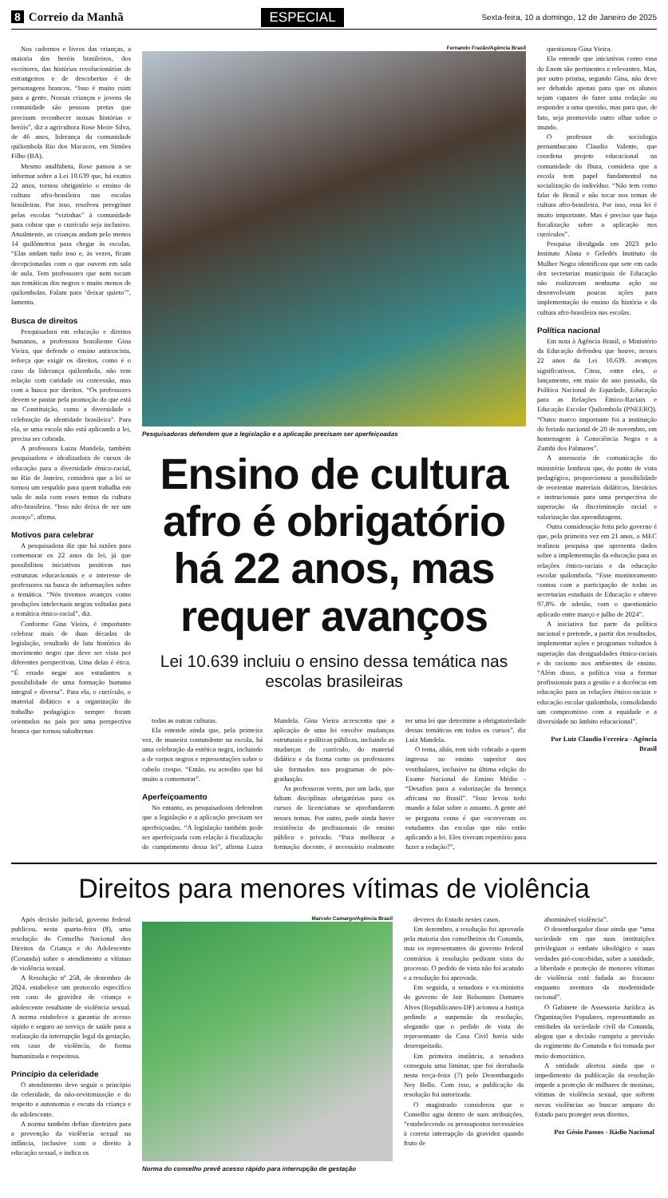8 Correio da Manhã ESPECIAL Sexta-feira, 10 a domingo, 12 de Janeiro de 2025
Nos cadernos e livros das crianças, a maioria dos heróis brasileiros, dos escritores, das histórias revolucionárias de estrangeiros e de descobertas é de personagens brancos. “Isso é muito ruim para a gente. Nossas crianças e jovens da comunidade são pessoas pretas que precisam reconhecer nossas histórias e heróis”, diz a agricultora Rose Meire Silva, de 46 anos, liderança da comunidade quilombola Rio dos Macacos, em Simões Filho (BA).
Mesmo analfabeta, Rose passou a se informar sobre a Lei 10.639 que, há exatos 22 anos, tornou obrigatório o ensino de cultura afro-brasileira nas escolas brasileiras. Por isso, resolveu peregrinar pelas escolas “vizinhas” à comunidade para cobrar que o currículo seja inclusivo. Atualmente, as crianças andam pelo menos 14 quilômetros para chegar às escolas. “Elas andam tudo isso e, às vezes, ficam decepcionadas com o que ouvem em sala de aula. Tem professores que nem tocam nas temáticas dos negros e muito menos de quilombolas. Falam para ‘deixar quieto’”, lamenta.
Busca de direitos
Pesquisadora em educação e direitos humanos, a professora brasiliense Gina Vieira, que defende o ensino antirracista, reforça que exigir os direitos, como é o caso da liderança quilombola, não tem relação com caridade ou concessão, mas com a busca por direitos. “Os professores devem se pautar pela promoção do que está na Constituição, como a diversidade e celebração da identidade brasileira”. Para ela, se uma escola não está aplicando a lei, precisa ser cobrada.
A professora Luiza Mandela, também pesquisadora e idealizadora de cursos de educação para a diversidade étnico-racial, no Rio de Janeiro, considera que a lei se tornou um respaldo para quem trabalha em sala de aula com esses temas da cultura afro-brasileira. “Isso não deixa de ser um avanço”, afirma.
Motivos para celebrar
A pesquisadora diz que há razões para comemorar os 22 anos da lei, já que possibilitou iniciativas positivas nas estruturas educacionais e o interesse de professores na busca de informações sobre a temática. “Nós tivemos avanços como produções intelectuais negras voltadas para a temática étnico-racial”, diz.
Conforme Gina Vieira, é importante celebrar mais de duas décadas de legislação, resultado de luta histórica do movimento negro que deve ser vista por diferentes perspectivas. Uma delas é ética. “É errado negar aos estudantes a possibilidade de uma formação humana integral e diversa”. Para ela, o currículo, o material didático e a organização do trabalho pedagógico sempre foram orientados no país por uma perspectiva branca que tornou subalternas
Fernando Frazão/Agência Brasil
Pesquisadoras defendem que a legislação e a aplicação precisam ser aperfeiçoadas
Ensino de cultura afro é obrigatório há 22 anos, mas requer avanços
Lei 10.639 incluiu o ensino dessa temática nas escolas brasileiras
todas as outras culturas.
Ela entende ainda que, pela primeira vez, de maneira contundente na escola, há uma celebração da estética negra, incluindo a de corpos negros e representações sobre o cabelo crespo. “Então, eu acredito que há muito a comemorar”.
Aperfeiçoamento
No entanto, as pesquisadoras defendem que a legislação e a aplicação precisam ser aperfeiçoadas. “A legislação também pode ser aperfeiçoada com relação à fiscalização do cumprimento dessa lei”, afirma Luiza Mandela. Gina Vieira acrescenta que a aplicação de uma lei envolve mudanças estruturais e políticas públicas, incluindo as mudanças do currículo, do material didático e da forma como os professores são formados nos programas de pós-graduação.
As professoras veem, por um lado, que faltam disciplinas obrigatórias para os cursos de licenciatura se aprofundarem nesses temas. Por outro, pode ainda haver resistência de profissionais do ensino público e privado. “Para melhorar a formação docente, é necessário realmente ter uma lei que determine a obrigatoriedade dessas temáticas em todos os cursos”, diz Luiz Mandela.
O tema, aliás, tem sido cobrado a quem ingressa no ensino superior nos vestibulares, inclusive na última edição do Exame Nacional do Ensino Médio - “Desafios para a valorização da herança africana no Brasil”. “Isso levou todo mundo a falar sobre o assunto. A gente até se pergunta como é que escreveram os estudantes das escolas que não estão aplicando a lei. Eles tiveram repertório para fazer a redação?”,
questionou Gina Vieira.
Ela entende que iniciativas como essa do Enem são pertinentes e relevantes. Mas, por outro prisma, segundo Gina, não deve ser debatido apenas para que os alunos sejam capazes de fazer uma redação ou responder a uma questão, mas para que, de fato, seja promovido outro olhar sobre o mundo.
O professor de sociologia pernambucano Claudio Valente, que coordena projeto educacional na comunidade do Ibura, considera que a escola tem papel fundamental na socialização do indivíduo. “Não tem como falar de Brasil e não tocar nos temas de cultura afro-brasileira. Por isso, essa lei é muito importante. Mas é preciso que haja fiscalização sobre a aplicação nos currículos”.
Pesquisa divulgada em 2023 pelo Instituto Alana e Geledés Instituto da Mulher Negra identificou que sete em cada dez secretarias municipais de Educação não realizavam nenhuma ação ou desenvolviam poucas ações para implementação do ensino da história e da cultura afro-brasileira nas escolas.
Política nacional
Em nota à Agência Brasil, o Ministério da Educação defendeu que houve, nesses 22 anos da Lei 10.639, avanços significativos. Citou, entre eles, o lançamento, em maio do ano passado, da Política Nacional de Equidade, Educação para as Relações Étnico-Raciais e Educação Escolar Quilombola (PNEERQ). “Outro marco importante foi a instituição do feriado nacional de 20 de novembro, em homenagem à Consciência Negra e a Zumbi dos Palmares”.
A assessoria de comunicação do ministério lembrou que, do ponto de vista pedagógico, proporcionou a possibilidade de reorientar materiais didáticos, literários e instrucionais para uma perspectiva de superação da discriminação racial e valorização das aprendizagens.
Outra consideração feita pelo governo é que, pela primeira vez em 21 anos, o MEC realizou pesquisa que apresenta dados sobre a implementação da educação para as relações étnico-raciais e da educação escolar quilombola. “Esse monitoramento contou com a participação de todas as secretarias estaduais de Educação e obteve 97,8% de adesão, com o questionário aplicado entre março e julho de 2024”.
A iniciativa faz parte da política nacional e pretende, a partir dos resultados, implementar ações e programas voltados à superação das desigualdades étnico-raciais e do racismo nos ambientes de ensino. “Além disso, a política visa a formar profissionais para a gestão e a docência em educação para as relações étnico-raciais e educação escolar quilombola, consolidando um compromisso com a equidade e a diversidade no âmbito educacional”.
Por Luiz Claudio Ferreira - Agência Brasil
Direitos para menores vítimas de violência
Após decisão judicial, governo federal publicou, nesta quarta-feira (8), uma resolução do Conselho Nacional dos Direitos da Criança e do Adolescente (Conanda) sobre o atendimento a vítimas de violência sexual.
A Resolução nº 258, de dezembro de 2024, estabelece um protocolo específico em caso de gravidez de criança e adolescente resultante de violência sexual. A norma estabelece a garantia de acesso rápido e seguro ao serviço de saúde para a realização da interrupção legal da gestação, em caso de violência, de forma humanizada e respeitosa.
Princípio da celeridade
O atendimento deve seguir o princípio da celeridade, da não-revitimização e do respeito a autonomia e escuta da criança e do adolescente.
A norma também define diretrizes para a prevenção da violência sexual na infância, inclusive com o direito à educação sexual, e indica os
Marcelo Camargo/Agência Brasil
Norma do conselho prevê acesso rápido para interrupção de gestação
deveres do Estado nestes casos.
Em dezembro, a resolução foi aprovada pela maioria dos conselheiros do Conanda, mas os representantes do governo federal contrários à resolução pediram vista do processo. O pedido de vista não foi acatado e a resolução foi aprovada.
Em seguida, a senadora e ex-ministra do governo de Jair Bolsonaro Damares Alves (Republicanos-DF) acionou a Justiça pedindo a suspensão da resolução, alegando que o pedido de vista do representante da Casa Civil havia sido desrespeitado.
Em primeira instância, a senadora conseguiu uma liminar, que foi derrubada nesta terça-feira (7) pelo Desembargado Ney Bello. Com isso, a publicação da resolução foi autorizada.
O magistrado considerou que o Conselho agiu dentro de suas atribuições, “estabelecendo os pressupostos necessários à correta interrupção da gravidez quando fruto de
abominável violência”.
O desembargador disse ainda que “uma sociedade em que suas instituições privilegiam o embate ideológico e suas verdades pré-concebidas, sobre a sanidade, a liberdade e proteção de menores vítimas de violência está fadada ao fracasso enquanto aventura da modernidade racional”.
O Gabinete de Assessoria Jurídica às Organizações Populares, representando as entidades da sociedade civil do Conanda, alegou que a decisão cumpriu a previsão do regimento do Conanda e foi tomada por meio democrático.
A entidade alertou ainda que o impedimento da publicação da resolução impede a proteção de milhares de meninas, vítimas de violência sexual, que sofrem novas violências ao buscar amparo do Estado para proteger seus direitos.
Por Gésio Passos - Rádio Nacional